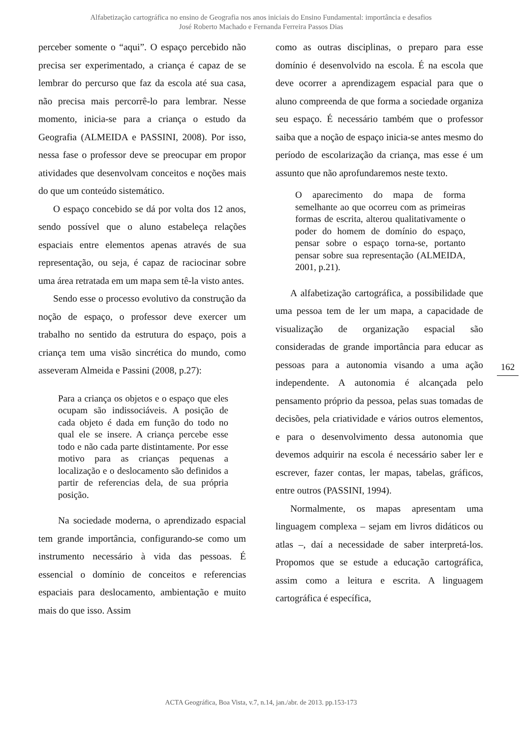Alfabetização cartográfica no ensino de Geografia nos anos iniciais do Ensino Fundamental: importância e desafios
José Roberto Machado e Fernanda Ferreira Passos Dias
perceber somente o “aqui”. O espaço percebido não precisa ser experimentado, a criança é capaz de se lembrar do percurso que faz da escola até sua casa, não precisa mais percorrê-lo para lembrar. Nesse momento, inicia-se para a criança o estudo da Geografia (ALMEIDA e PASSINI, 2008). Por isso, nessa fase o professor deve se preocupar em propor atividades que desenvolvam conceitos e noções mais do que um conteúdo sistemático.
O espaço concebido se dá por volta dos 12 anos, sendo possível que o aluno estabeleça relações espaciais entre elementos apenas através de sua representação, ou seja, é capaz de raciocinar sobre uma área retratada em um mapa sem tê-la visto antes.
Sendo esse o processo evolutivo da construção da noção de espaço, o professor deve exercer um trabalho no sentido da estrutura do espaço, pois a criança tem uma visão sincrética do mundo, como asseveram Almeida e Passini (2008, p.27):
Para a criança os objetos e o espaço que eles ocupam são indissociáveis. A posição de cada objeto é dada em função do todo no qual ele se insere. A criança percebe esse todo e não cada parte distintamente. Por esse motivo para as crianças pequenas a localização e o deslocamento são definidos a partir de referencias dela, de sua própria posição.
Na sociedade moderna, o aprendizado espacial tem grande importância, configurando-se como um instrumento necessário à vida das pessoas. É essencial o domínio de conceitos e referencias espaciais para deslocamento, ambientação e muito mais do que isso. Assim
como as outras disciplinas, o preparo para esse domínio é desenvolvido na escola. É na escola que deve ocorrer a aprendizagem espacial para que o aluno compreenda de que forma a sociedade organiza seu espaço. É necessário também que o professor saiba que a noção de espaço inicia-se antes mesmo do período de escolarização da criança, mas esse é um assunto que não aprofundaremos neste texto.
O aparecimento do mapa de forma semelhante ao que ocorreu com as primeiras formas de escrita, alterou qualitativamente o poder do homem de domínio do espaço, pensar sobre o espaço torna-se, portanto pensar sobre sua representação (ALMEIDA, 2001, p.21).
A alfabetização cartográfica, a possibilidade que uma pessoa tem de ler um mapa, a capacidade de visualização de organização espacial são consideradas de grande importância para educar as pessoas para a autonomia visando a uma ação independente. A autonomia é alcançada pelo pensamento próprio da pessoa, pelas suas tomadas de decisões, pela criatividade e vários outros elementos, e para o desenvolvimento dessa autonomia que devemos adquirir na escola é necessário saber ler e escrever, fazer contas, ler mapas, tabelas, gráficos, entre outros (PASSINI, 1994).
Normalmente, os mapas apresentam uma linguagem complexa – sejam em livros didáticos ou atlas –, daí a necessidade de saber interpretá-los. Propomos que se estude a educação cartográfica, assim como a leitura e escrita. A linguagem cartográfica é específica,
162
ACTA Geográfica, Boa Vista, v.7, n.14, jan./abr. de 2013. pp.153-173